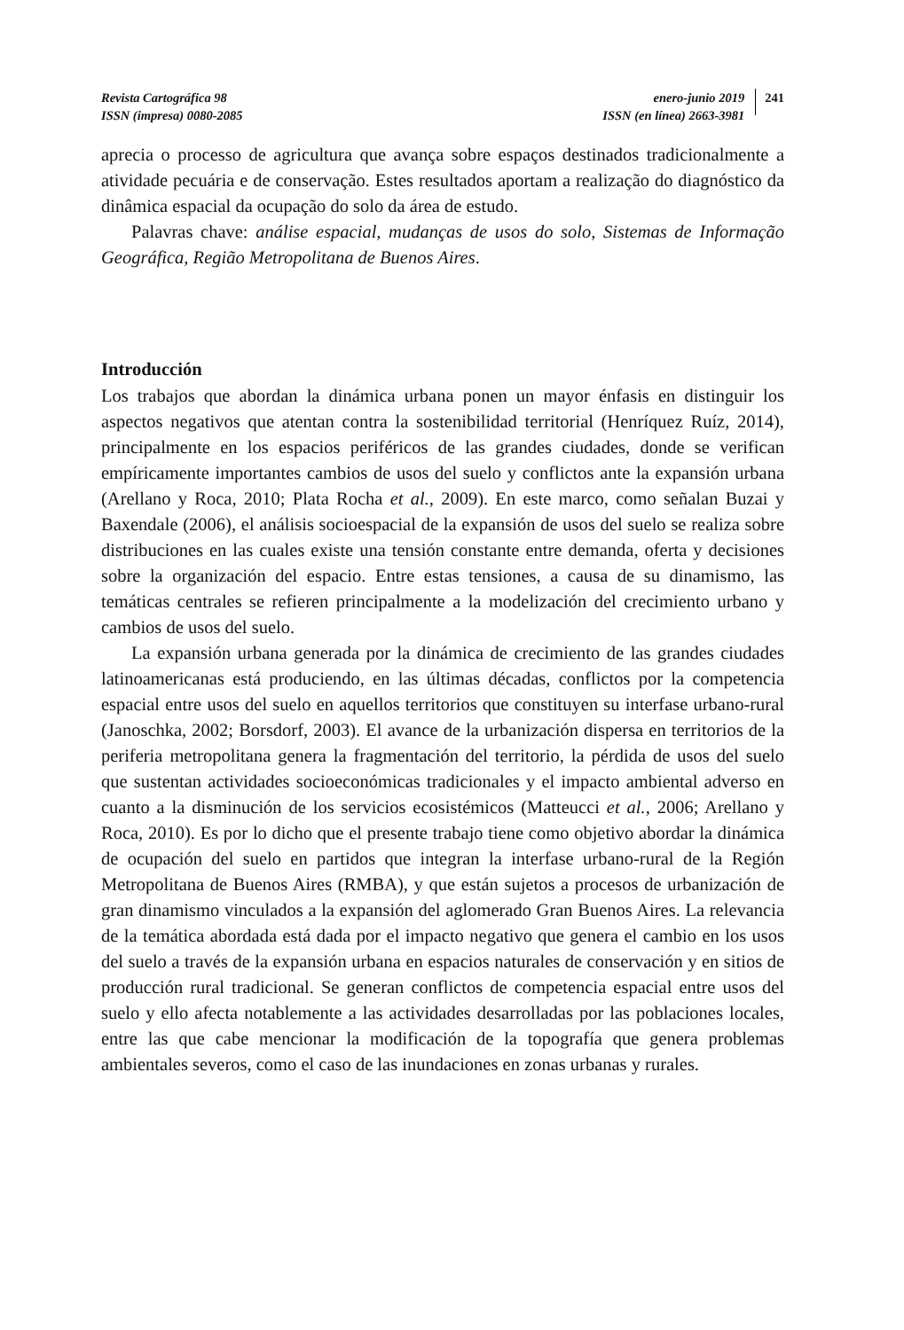Revista Cartográfica 98
ISSN (impresa) 0080-2085
enero-junio 2019
ISSN (en línea) 2663-3981
241
aprecia o processo de agricultura que avança sobre espaços destinados tradicionalmente a atividade pecuária e de conservação. Estes resultados aportam a realização do diagnóstico da dinâmica espacial da ocupação do solo da área de estudo.
Palavras chave: análise espacial, mudanças de usos do solo, Sistemas de Informação Geográfica, Região Metropolitana de Buenos Aires.
Introducción
Los trabajos que abordan la dinámica urbana ponen un mayor énfasis en distinguir los aspectos negativos que atentan contra la sostenibilidad territorial (Henríquez Ruíz, 2014), principalmente en los espacios periféricos de las grandes ciudades, donde se verifican empíricamente importantes cambios de usos del suelo y conflictos ante la expansión urbana (Arellano y Roca, 2010; Plata Rocha et al., 2009). En este marco, como señalan Buzai y Baxendale (2006), el análisis socioespacial de la expansión de usos del suelo se realiza sobre distribuciones en las cuales existe una tensión constante entre demanda, oferta y decisiones sobre la organización del espacio. Entre estas tensiones, a causa de su dinamismo, las temáticas centrales se refieren principalmente a la modelización del crecimiento urbano y cambios de usos del suelo.
La expansión urbana generada por la dinámica de crecimiento de las grandes ciudades latinoamericanas está produciendo, en las últimas décadas, conflictos por la competencia espacial entre usos del suelo en aquellos territorios que constituyen su interfase urbano-rural (Janoschka, 2002; Borsdorf, 2003). El avance de la urbanización dispersa en territorios de la periferia metropolitana genera la fragmentación del territorio, la pérdida de usos del suelo que sustentan actividades socioeconómicas tradicionales y el impacto ambiental adverso en cuanto a la disminución de los servicios ecosistémicos (Matteucci et al., 2006; Arellano y Roca, 2010). Es por lo dicho que el presente trabajo tiene como objetivo abordar la dinámica de ocupación del suelo en partidos que integran la interfase urbano-rural de la Región Metropolitana de Buenos Aires (RMBA), y que están sujetos a procesos de urbanización de gran dinamismo vinculados a la expansión del aglomerado Gran Buenos Aires. La relevancia de la temática abordada está dada por el impacto negativo que genera el cambio en los usos del suelo a través de la expansión urbana en espacios naturales de conservación y en sitios de producción rural tradicional. Se generan conflictos de competencia espacial entre usos del suelo y ello afecta notablemente a las actividades desarrolladas por las poblaciones locales, entre las que cabe mencionar la modificación de la topografía que genera problemas ambientales severos, como el caso de las inundaciones en zonas urbanas y rurales.